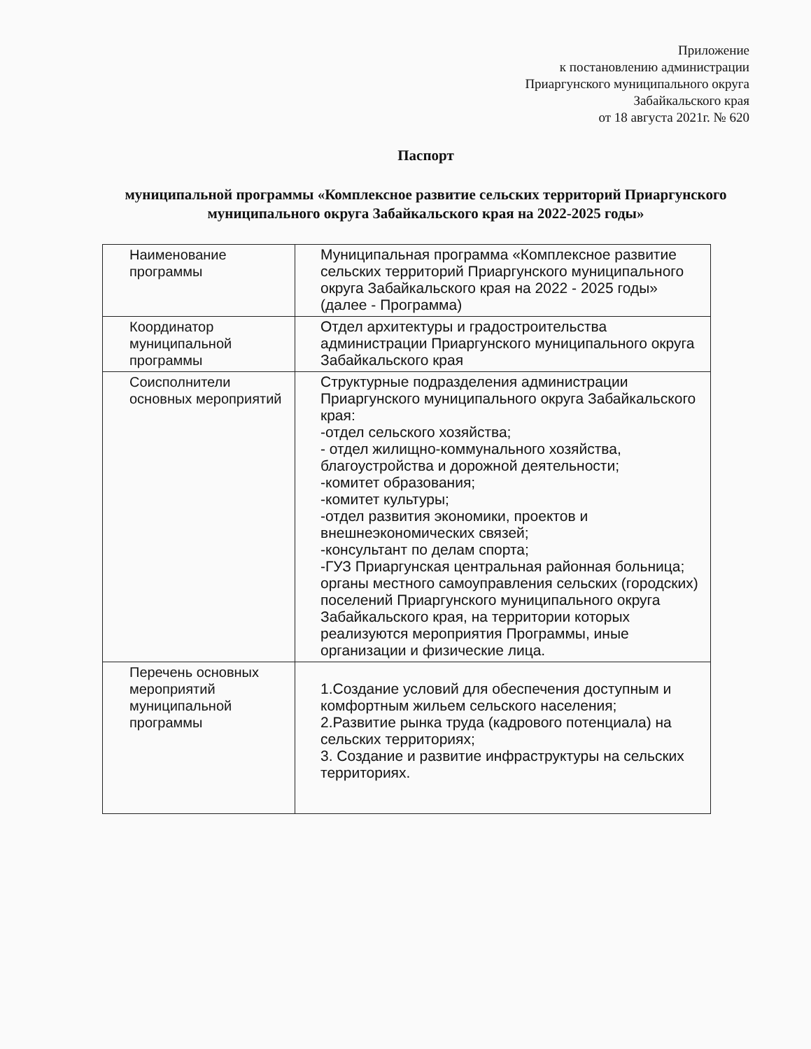Приложение
к постановлению администрации
Приаргунского муниципального округа
Забайкальского края
от 18 августа 2021г. № 620
Паспорт
муниципальной программы «Комплексное развитие сельских территорий Приаргунского муниципального округа Забайкальского края на 2022-2025 годы»
| Наименование программы | Муниципальная программа «Комплексное развитие сельских территорий Приаргунского муниципального округа Забайкальского края на 2022 - 2025 годы» (далее - Программа) |
| Координатор муниципальной программы | Отдел архитектуры и градостроительства администрации Приаргунского муниципального округа Забайкальского края |
| Соисполнители основных мероприятий | Структурные подразделения администрации Приаргунского муниципального округа Забайкальского края: -отдел сельского хозяйства; - отдел жилищно-коммунального хозяйства, благоустройства и дорожной деятельности; -комитет образования; -комитет культуры; -отдел развития экономики, проектов и внешнеэкономических связей; -консультант по делам спорта; -ГУЗ Приаргунская центральная районная больница; органы местного самоуправления сельских (городских) поселений Приаргунского муниципального округа Забайкальского края, на территории которых реализуются мероприятия Программы, иные организации и физические лица. |
| Перечень основных мероприятий муниципальной программы | 1.Создание условий для обеспечения доступным и комфортным жильем сельского населения; 2.Развитие рынка труда (кадрового потенциала) на сельских территориях; 3. Создание и развитие инфраструктуры на сельских территориях. |